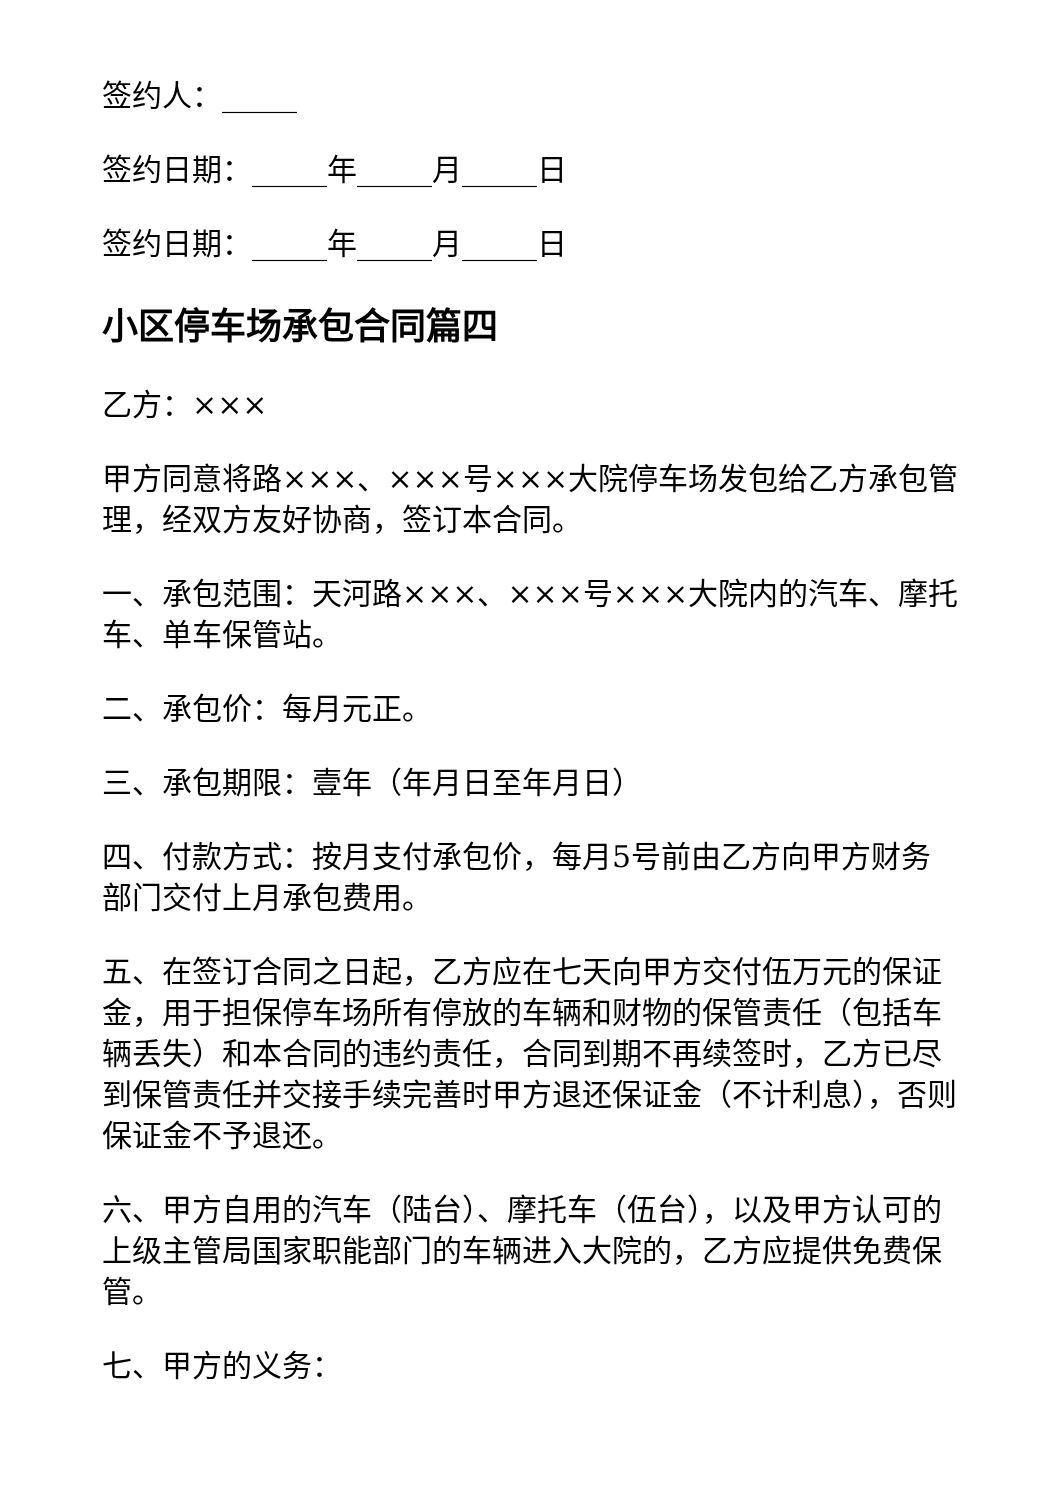签约人：_____
签约日期：_____年_____月_____日
签约日期：_____年_____月_____日
小区停车场承包合同篇四
乙方：×××
甲方同意将路×××、×××号×××大院停车场发包给乙方承包管理，经双方友好协商，签订本合同。
一、承包范围：天河路×××、×××号×××大院内的汽车、摩托车、单车保管站。
二、承包价：每月元正。
三、承包期限：壹年（年月日至年月日）
四、付款方式：按月支付承包价，每月5号前由乙方向甲方财务部门交付上月承包费用。
五、在签订合同之日起，乙方应在七天向甲方交付伍万元的保证金，用于担保停车场所有停放的车辆和财物的保管责任（包括车辆丢失）和本合同的违约责任，合同到期不再续签时，乙方已尽到保管责任并交接手续完善时甲方退还保证金（不计利息），否则保证金不予退还。
六、甲方自用的汽车（陆台）、摩托车（伍台），以及甲方认可的上级主管局国家职能部门的车辆进入大院的，乙方应提供免费保管。
七、甲方的义务：